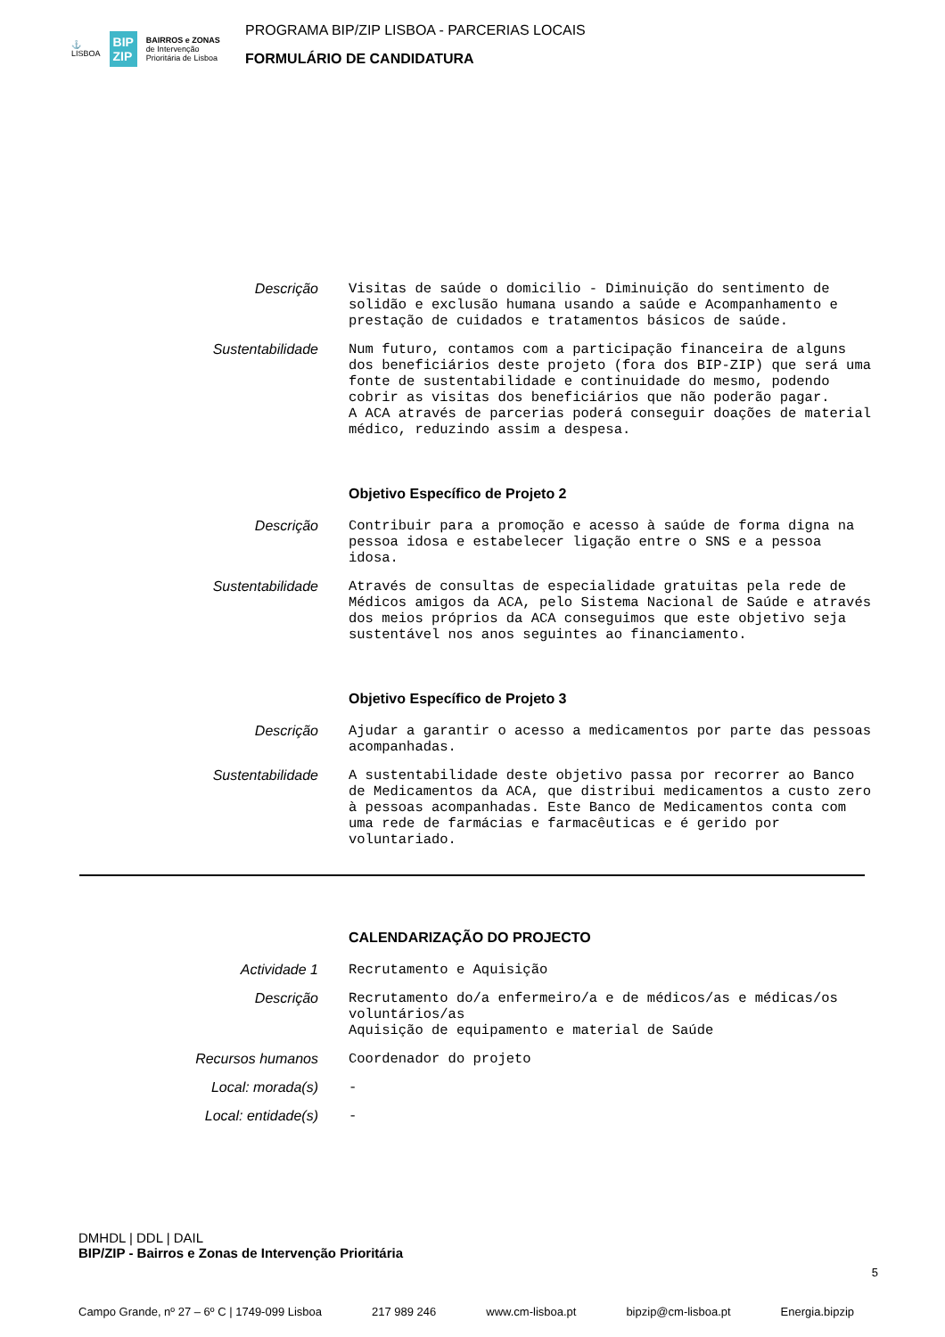⚓
LISBOA BIP
ZIP BAIRROS e ZONAS
de Intervenção
Prioritária de Lisboa
PROGRAMA BIP/ZIP LISBOA - PARCERIAS LOCAIS
FORMULÁRIO DE CANDIDATURA
Descrição
Visitas de saúde o domicilio - Diminuição do sentimento de solidão e exclusão humana usando a saúde e Acompanhamento e prestação de cuidados e tratamentos básicos de saúde.
Sustentabilidade
Num futuro, contamos com a participação financeira de alguns dos beneficiários deste projeto (fora dos BIP-ZIP) que será uma fonte de sustentabilidade e continuidade do mesmo, podendo cobrir as visitas dos beneficiários que não poderão pagar.
A ACA através de parcerias poderá conseguir doações de material médico, reduzindo assim a despesa.
Objetivo Específico de Projeto 2
Descrição
Contribuir para a promoção e acesso à saúde de forma digna na pessoa idosa e estabelecer ligação entre o SNS e a pessoa idosa.
Sustentabilidade
Através de consultas de especialidade gratuitas pela rede de Médicos amigos da ACA, pelo Sistema Nacional de Saúde e através dos meios próprios da ACA conseguimos que este objetivo seja sustentável nos anos seguintes ao financiamento.
Objetivo Específico de Projeto 3
Descrição
Ajudar a garantir o acesso a medicamentos por parte das pessoas acompanhadas.
Sustentabilidade
A sustentabilidade deste objetivo passa por recorrer ao Banco de Medicamentos da ACA, que distribui medicamentos a custo zero à pessoas acompanhadas. Este Banco de Medicamentos conta com uma rede de farmácias e farmacêuticas e é gerido por voluntariado.
CALENDARIZAÇÃO DO PROJECTO
Actividade 1
Recrutamento e Aquisição
Descrição
Recrutamento do/a enfermeiro/a e de médicos/as e médicas/os voluntários/as
Aquisição de equipamento e material de Saúde
Recursos humanos
Coordenador do projeto
Local: morada(s)
-
Local: entidade(s)
-
DMHDL | DDL | DAIL
BIP/ZIP - Bairros e Zonas de Intervenção Prioritária
Campo Grande, nº 27 – 6º C | 1749-099 Lisboa 217 989 246 www.cm-lisboa.pt bipzip@cm-lisboa.pt Energia.bipzip
5